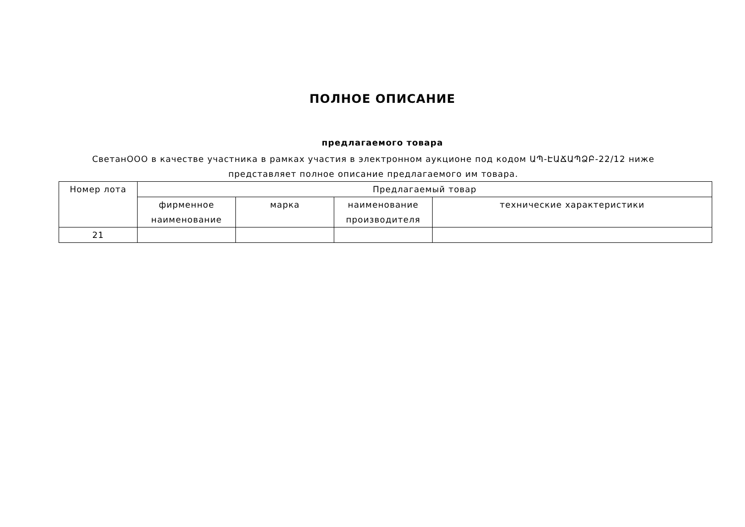ПОЛНОЕ ОПИСАНИЕ
предлагаемого товара
СветанООО в качестве участника в рамках участия в электронном аукционе под кодом ԱՊ-ԷԱՃԱՊՁԲ-22/12 ниже представляет полное описание предлагаемого им товара.
| Номер лота | Предлагаемый товар | | | |
| --- | --- | --- | --- | --- |
| | фирменное наименование | марка | наименование производителя | технические характеристики |
| 21 | | | | |